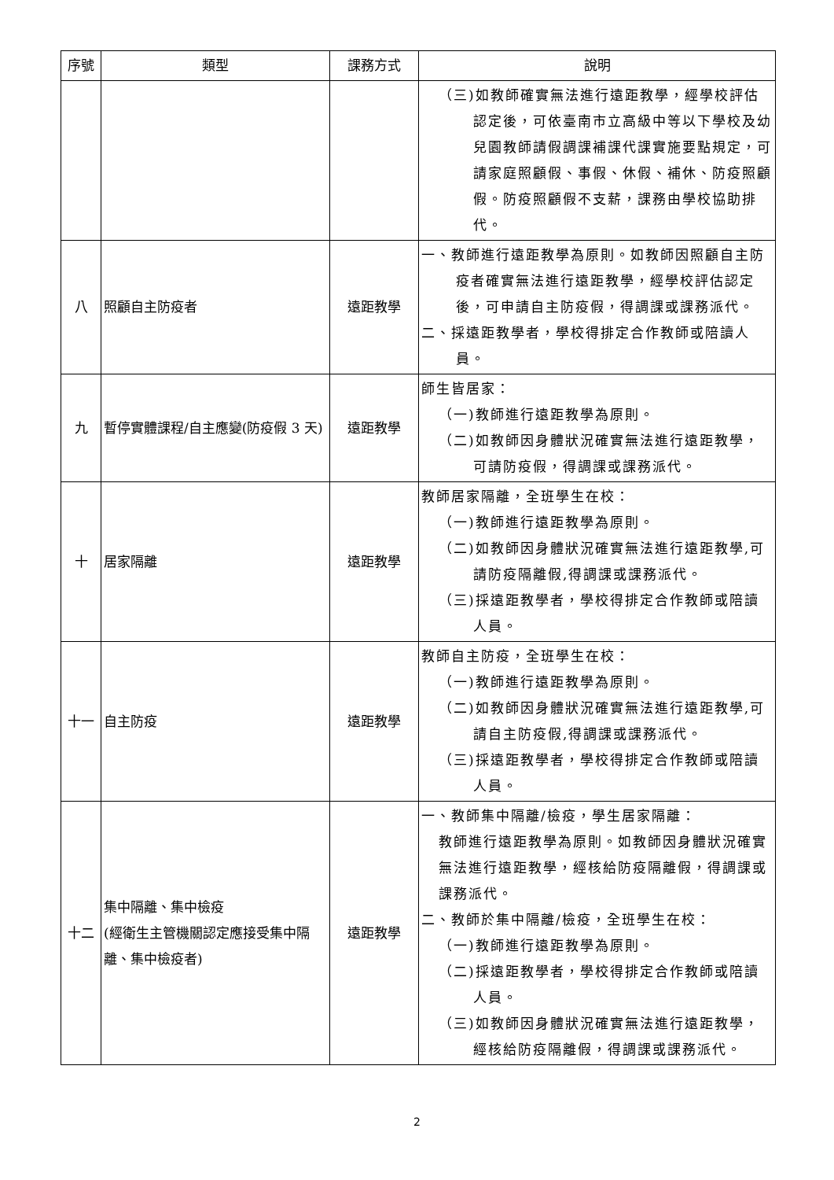| 序號 | 類型 | 課務方式 | 說明 |
| --- | --- | --- | --- |
| | | | （三)如教師確實無法進行遠距教學，經學校評估認定後，可依臺南市立高級中等以下學校及幼兒園教師請假調課補課代課實施要點規定，可請家庭照顧假、事假、休假、補休、防疫照顧假。防疫照顧假不支薪，課務由學校協助排代。 |
| 八 | 照顧自主防疫者 | 遠距教學 | 一、教師進行遠距教學為原則。如教師因照顧自主防疫者確實無法進行遠距教學，經學校評估認定後，可申請自主防疫假，得調課或課務派代。 二、採遠距教學者，學校得排定合作教師或陪讀人員。 |
| 九 | 暫停實體課程/自主應變(防疫假 3 天) | 遠距教學 | 師生皆居家： （一)教師進行遠距教學為原則。 （二)如教師因身體狀況確實無法進行遠距教學，可請防疫假，得調課或課務派代。 |
| 十 | 居家隔離 | 遠距教學 | 教師居家隔離，全班學生在校： （一)教師進行遠距教學為原則。 （二)如教師因身體狀況確實無法進行遠距教學,可請防疫隔離假,得調課或課務派代。 （三)採遠距教學者，學校得排定合作教師或陪讀人員。 |
| 十一 | 自主防疫 | 遠距教學 | 教師自主防疫，全班學生在校： （一)教師進行遠距教學為原則。 （二)如教師因身體狀況確實無法進行遠距教學,可請自主防疫假,得調課或課務派代。 （三)採遠距教學者，學校得排定合作教師或陪讀人員。 |
| 十二 | 集中隔離、集中檢疫 (經衛生主管機關認定應接受集中隔離、集中檢疫者) | 遠距教學 | 一、教師集中隔離/檢疫，學生居家隔離： 教師進行遠距教學為原則。如教師因身體狀況確實無法進行遠距教學，經核給防疫隔離假，得調課或課務派代。 二、教師於集中隔離/檢疫，全班學生在校： （一)教師進行遠距教學為原則。 （二)採遠距教學者，學校得排定合作教師或陪讀人員。 （三)如教師因身體狀況確實無法進行遠距教學，經核給防疫隔離假，得調課或課務派代。 |
2